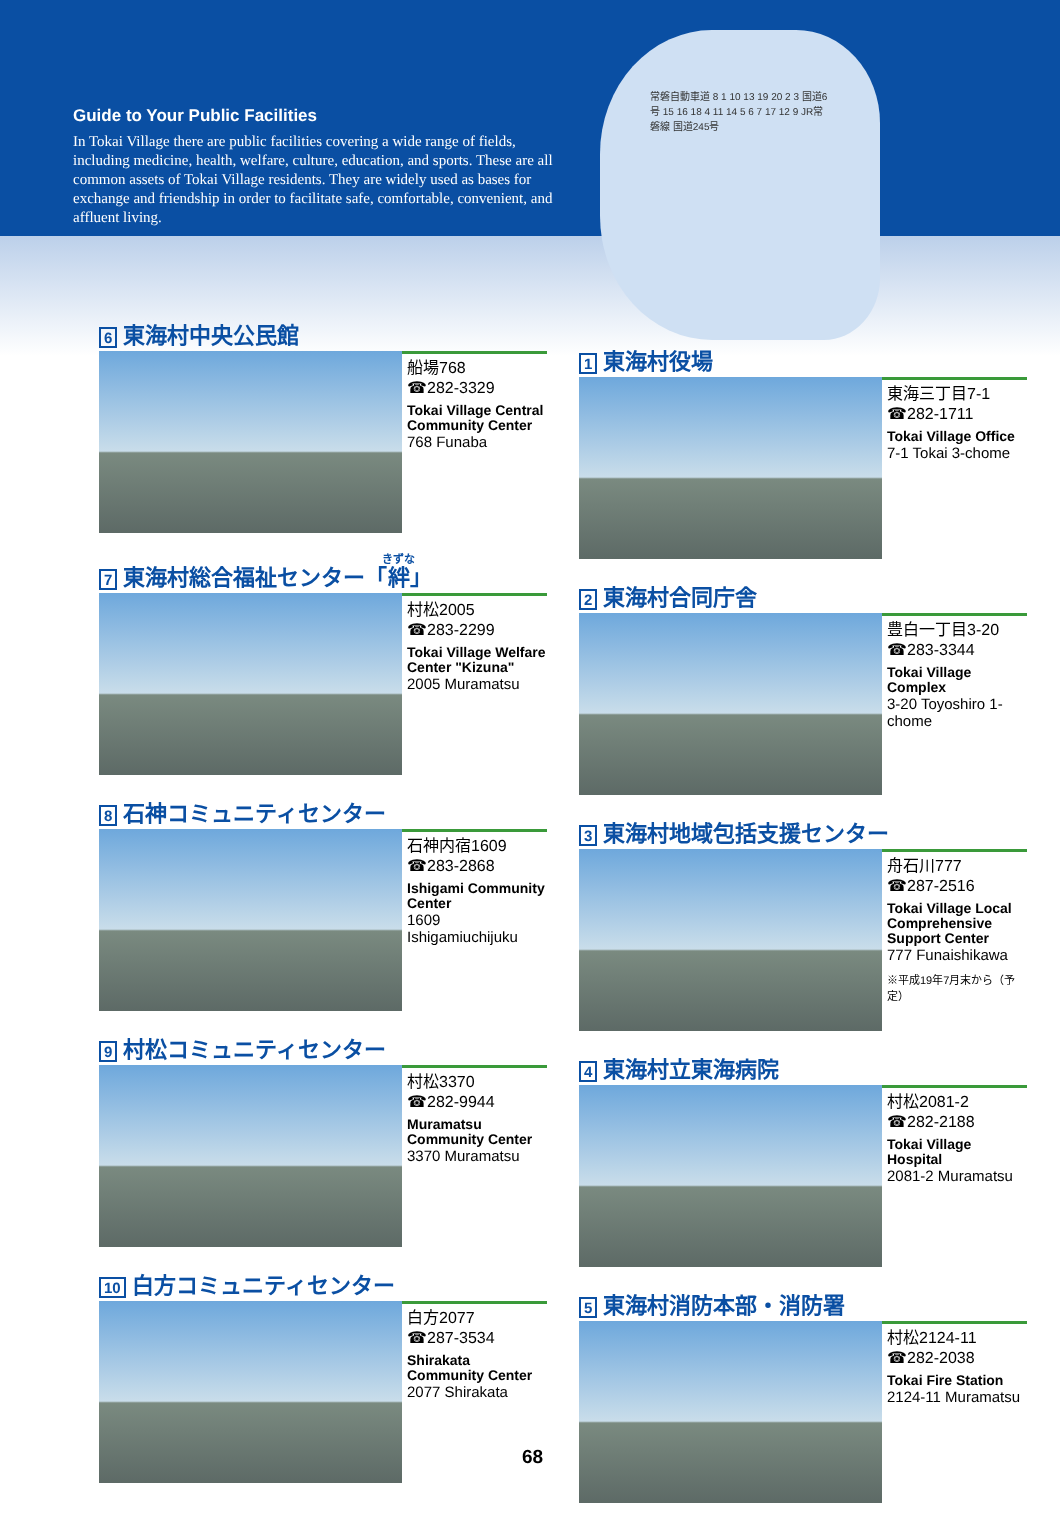Guide to Your Public Facilities
In Tokai Village there are public facilities covering a wide range of fields, including medicine, health, welfare, culture, education, and sports. These are all common assets of Tokai Village residents. They are widely used as bases for exchange and friendship in order to facilitate safe, comfortable, convenient, and affluent living.
常磐自動車道 8 1 10 13 19 20 2 3 国道6号 15 16 18 4 11 14 5 6 7 17 12 9 JR常磐線 国道245号
6 東海村中央公民館
船場768
☎282-3329
Tokai Village Central Community Center
768 Funaba
7 東海村総合福祉センター「絆」
村松2005
☎283-2299
Tokai Village Welfare Center "Kizuna"
2005 Muramatsu
8 石神コミュニティセンター
石神内宿1609
☎283-2868
Ishigami Community Center
1609 Ishigamiuchijuku
9 村松コミュニティセンター
村松3370
☎282-9944
Muramatsu Community Center
3370 Muramatsu
10 白方コミュニティセンター
白方2077
☎287-3534
Shirakata Community Center
2077 Shirakata
1 東海村役場
東海三丁目7-1
☎282-1711
Tokai Village Office
7-1 Tokai 3-chome
2 東海村合同庁舎
豊白一丁目3-20
☎283-3344
Tokai Village Complex
3-20 Toyoshiro 1-chome
3 東海村地域包括支援センター
舟石川777
☎287-2516
Tokai Village Local Comprehensive Support Center
777 Funaishikawa
※平成19年7月末から（予定）
4 東海村立東海病院
村松2081-2
☎282-2188
Tokai Village Hospital
2081-2 Muramatsu
5 東海村消防本部・消防署
村松2124-11
☎282-2038
Tokai Fire Station
2124-11 Muramatsu
68